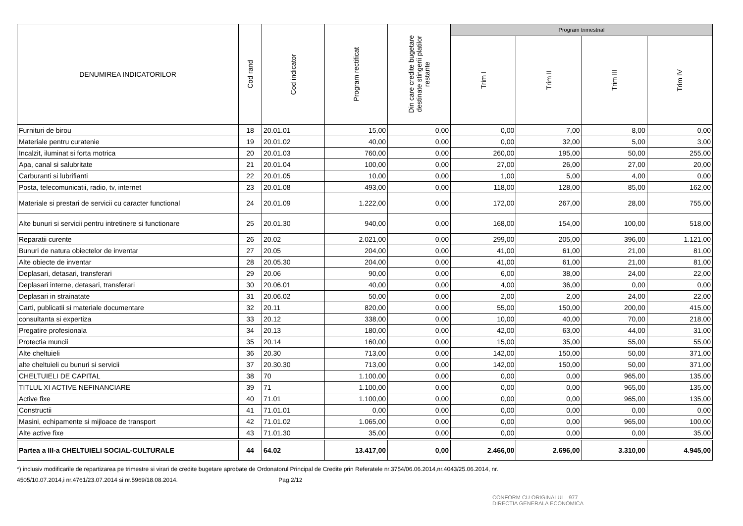| DENUMIREA INDICATORILOR | Cod rand | Cod indicator | Program rectificat | Din care credite bugetare destinate stingerii platilor restante | Program trimestrial | | | |
| --- | --- | --- | --- | --- | --- | --- | --- | --- |
| | | | | | Trim I | Trim II | Trim III | Trim IV |
| Furnituri de birou | 18 | 20.01.01 | 15,00 | 0,00 | 0,00 | 7,00 | 8,00 | 0,00 |
| Materiale pentru curatenie | 19 | 20.01.02 | 40,00 | 0,00 | 0,00 | 32,00 | 5,00 | 3,00 |
| Incalzit, iluminat si forta motrica | 20 | 20.01.03 | 760,00 | 0,00 | 260,00 | 195,00 | 50,00 | 255,00 |
| Apa, canal si salubritate | 21 | 20.01.04 | 100,00 | 0,00 | 27,00 | 26,00 | 27,00 | 20,00 |
| Carburanti si lubrifianti | 22 | 20.01.05 | 10,00 | 0,00 | 1,00 | 5,00 | 4,00 | 0,00 |
| Posta, telecomunicatii, radio, tv, internet | 23 | 20.01.08 | 493,00 | 0,00 | 118,00 | 128,00 | 85,00 | 162,00 |
| Materiale si prestari de servicii cu caracter functional | 24 | 20.01.09 | 1.222,00 | 0,00 | 172,00 | 267,00 | 28,00 | 755,00 |
| Alte bunuri si servicii pentru intretinere si functionare | 25 | 20.01.30 | 940,00 | 0,00 | 168,00 | 154,00 | 100,00 | 518,00 |
| Reparatii curente | 26 | 20.02 | 2.021,00 | 0,00 | 299,00 | 205,00 | 396,00 | 1.121,00 |
| Bunuri de natura obiectelor de inventar | 27 | 20.05 | 204,00 | 0,00 | 41,00 | 61,00 | 21,00 | 81,00 |
| Alte obiecte de inventar | 28 | 20.05.30 | 204,00 | 0,00 | 41,00 | 61,00 | 21,00 | 81,00 |
| Deplasari, detasari, transferari | 29 | 20.06 | 90,00 | 0,00 | 6,00 | 38,00 | 24,00 | 22,00 |
| Deplasari interne, detasari, transferari | 30 | 20.06.01 | 40,00 | 0,00 | 4,00 | 36,00 | 0,00 | 0,00 |
| Deplasari in strainatate | 31 | 20.06.02 | 50,00 | 0,00 | 2,00 | 2,00 | 24,00 | 22,00 |
| Carti, publicatii si materiale documentare | 32 | 20.11 | 820,00 | 0,00 | 55,00 | 150,00 | 200,00 | 415,00 |
| consultanta si expertiza | 33 | 20.12 | 338,00 | 0,00 | 10,00 | 40,00 | 70,00 | 218,00 |
| Pregatire profesionala | 34 | 20.13 | 180,00 | 0,00 | 42,00 | 63,00 | 44,00 | 31,00 |
| Protectia muncii | 35 | 20.14 | 160,00 | 0,00 | 15,00 | 35,00 | 55,00 | 55,00 |
| Alte cheltuieli | 36 | 20.30 | 713,00 | 0,00 | 142,00 | 150,00 | 50,00 | 371,00 |
| alte cheltuieli cu bunuri si servicii | 37 | 20.30.30 | 713,00 | 0,00 | 142,00 | 150,00 | 50,00 | 371,00 |
| CHELTUIELI DE CAPITAL | 38 | 70 | 1.100,00 | 0,00 | 0,00 | 0,00 | 965,00 | 135,00 |
| TITLUL XI ACTIVE NEFINANCIARE | 39 | 71 | 1.100,00 | 0,00 | 0,00 | 0,00 | 965,00 | 135,00 |
| Active fixe | 40 | 71.01 | 1.100,00 | 0,00 | 0,00 | 0,00 | 965,00 | 135,00 |
| Constructii | 41 | 71.01.01 | 0,00 | 0,00 | 0,00 | 0,00 | 0,00 | 0,00 |
| Masini, echipamente si mijloace de transport | 42 | 71.01.02 | 1.065,00 | 0,00 | 0,00 | 0,00 | 965,00 | 100,00 |
| Alte active fixe | 43 | 71.01.30 | 35,00 | 0,00 | 0,00 | 0,00 | 0,00 | 35,00 |
| Partea a III-a CHELTUIELI SOCIAL-CULTURALE | 44 | 64.02 | 13.417,00 | 0,00 | 2.466,00 | 2.696,00 | 3.310,00 | 4.945,00 |
*) inclusiv modificarile de repartizarea pe trimestre si virari de credite bugetare aprobate de Ordonatorul Principal de Credite prin Referatele nr.3754/06.06.2014,nr.4043/25.06.2014, nr.
4505/10.07.2014,i nr.4761/23.07.2014 si nr.5969/18.08.2014. Pag.2/12
CONFORM CU ORIGINALUL 977
DIRECTIA GENERALA ECONOMICA